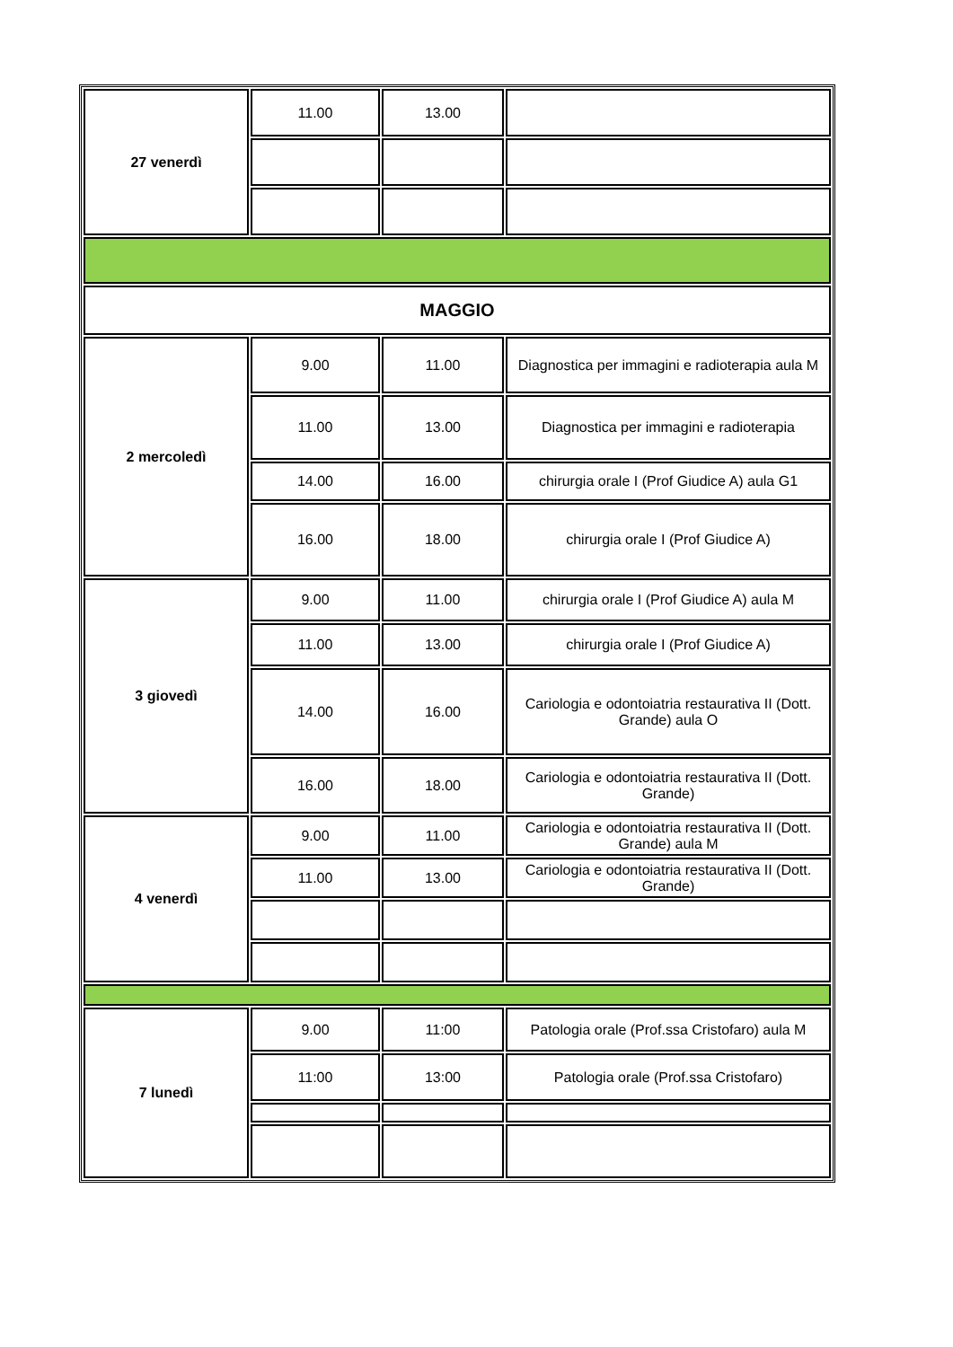| 27 venerdì | 11.00 | 13.00 | |
| MAGGIO | | | |
| 2 mercoledì | 9.00 | 11.00 | Diagnostica per immagini e radioterapia aula M |
| | 11.00 | 13.00 | Diagnostica per immagini e radioterapia |
| | 14.00 | 16.00 | chirurgia orale I (Prof Giudice A) aula G1 |
| | 16.00 | 18.00 | chirurgia orale I (Prof Giudice A) |
| 3 giovedì | 9.00 | 11.00 | chirurgia orale I (Prof Giudice A) aula M |
| | 11.00 | 13.00 | chirurgia orale I (Prof Giudice A) |
| | 14.00 | 16.00 | Cariologia e odontoiatria restaurativa II (Dott. Grande) aula O |
| | 16.00 | 18.00 | Cariologia e odontoiatria restaurativa II (Dott. Grande) |
| 4 venerdì | 9.00 | 11.00 | Cariologia e odontoiatria restaurativa II (Dott. Grande) aula M |
| | 11.00 | 13.00 | Cariologia e odontoiatria restaurativa II (Dott. Grande) |
| 7 lunedì | 9.00 | 11:00 | Patologia orale (Prof.ssa Cristofaro) aula M |
| | 11:00 | 13:00 | Patologia orale (Prof.ssa Cristofaro) |